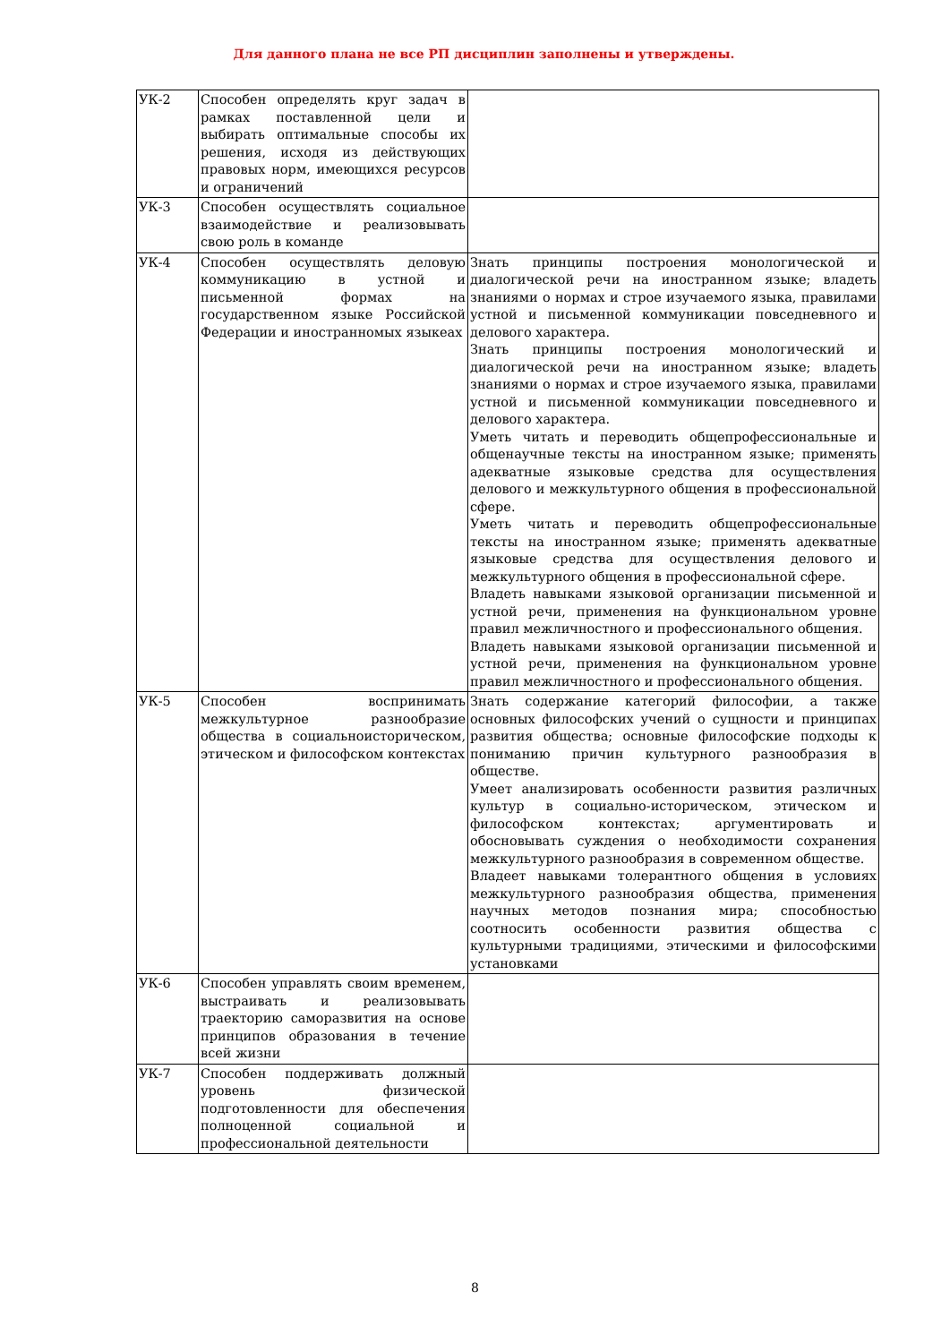Для данного плана не все РП дисциплин заполнены и утверждены.
| УК-2 | Способен определять круг задач в рамках поставленной цели и выбирать оптимальные способы их решения, исходя из действующих правовых норм, имеющихся ресурсов и ограничений | |
| УК-3 | Способен осуществлять социальное взаимодействие и реализовывать свою роль в команде | |
| УК-4 | Способен осуществлять деловую коммуникацию в устной и письменной формах на государственном языке Российской Федерации и иностранномых языкеах | Знать принципы построения монологической и диалогической речи на иностранном языке; владеть знаниями о нормах и строе изучаемого языка, правилами устной и письменной коммуникации повседневного и делового характера. Знать принципы построения монологический и диалогической речи на иностранном языке; владеть знаниями о нормах и строе изучаемого языка, правилами устной и письменной коммуникации повседневного и делового характера. Уметь читать и переводить общепрофессиональные и общенаучные тексты на иностранном языке; применять адекватные языковые средства для осуществления делового и межкультурного общения в профессиональной сфере. Уметь читать и переводить общепрофессиональные тексты на иностранном языке; применять адекватные языковые средства для осуществления делового и межкультурного общения в профессиональной сфере. Владеть навыками языковой организации письменной и устной речи, применения на функциональном уровне правил межличностного и профессионального общения. Владеть навыками языковой организации письменной и устной речи, применения на функциональном уровне правил межличностного и профессионального общения. |
| УК-5 | Способен воспринимать межкультурное разнообразие общества в социальноисторическом, этическом и философском контекстах | Знать содержание категорий философии, а также основных философских учений о сущности и принципах развития общества; основные философские подходы к пониманию причин культурного разнообразия в обществе. Умеет анализировать особенности развития различных культур в социально-историческом, этическом и философском контекстах; аргументировать и обосновывать суждения о необходимости сохранения межкультурного разнообразия в современном обществе. Владеет навыками толерантного общения в условиях межкультурного разнообразия общества, применения научных методов познания мира; способностью соотносить особенности развития общества с культурными традициями, этическими и философскими установками |
| УК-6 | Способен управлять своим временем, выстраивать и реализовывать траекторию саморазвития на основе принципов образования в течение всей жизни | |
| УК-7 | Способен поддерживать должный уровень физической подготовленности для обеспечения полноценной социальной и профессиональной деятельности | |
8